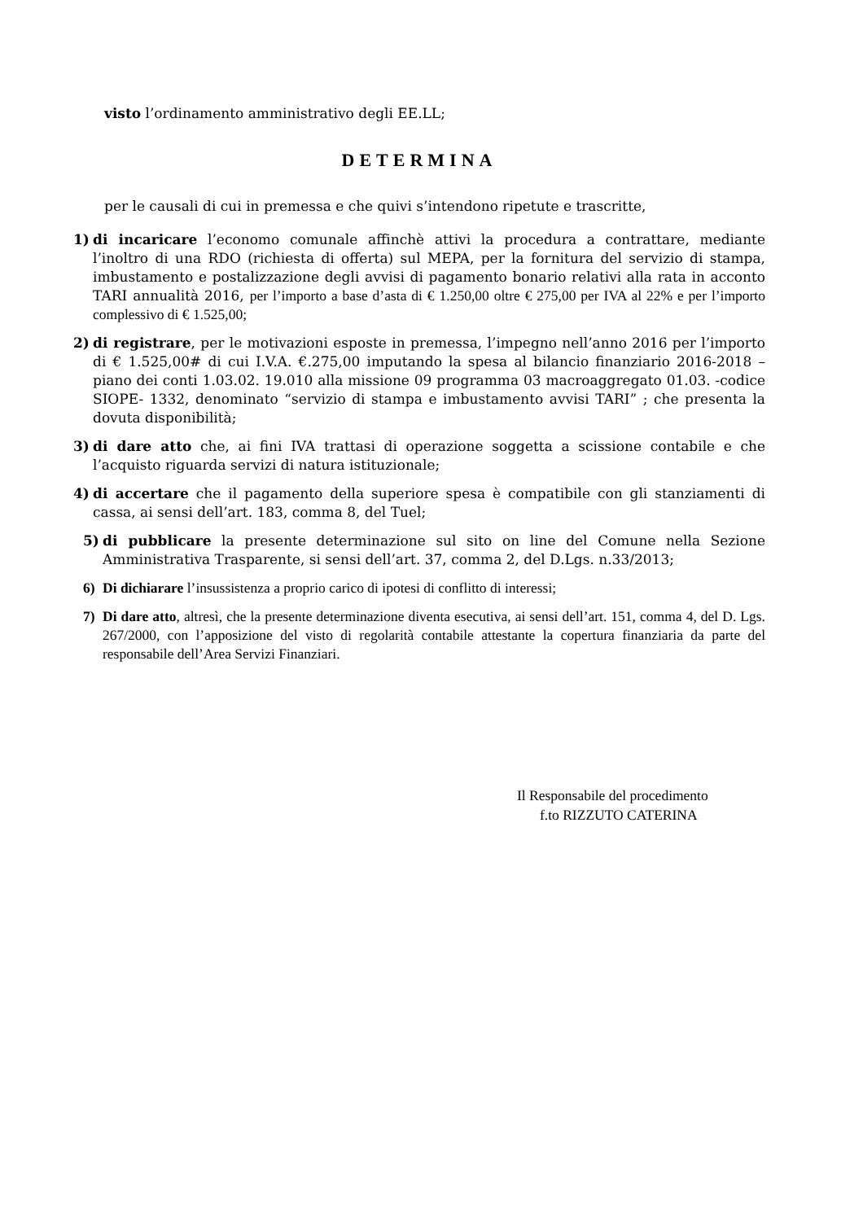visto l’ordinamento amministrativo degli EE.LL;
DETERMINA
per le causali di cui in premessa e che quivi s’intendono ripetute e trascritte,
1) di incaricare l’economo comunale affinchè attivi la procedura a contrattare, mediante l’inoltro di una RDO (richiesta di offerta) sul MEPA, per la fornitura del servizio di stampa, imbustamento e postalizzazione degli avvisi di pagamento bonario relativi alla rata in acconto TARI annualità 2016, per l’importo a base d’asta di € 1.250,00 oltre € 275,00 per IVA al 22% e per l’importo complessivo di € 1.525,00;
2) di registrare, per le motivazioni esposte in premessa, l’impegno nell’anno 2016 per l’importo di € 1.525,00# di cui I.V.A. €.275,00 imputando la spesa al bilancio finanziario 2016-2018 – piano dei conti 1.03.02. 19.010 alla missione 09 programma 03 macroaggregato 01.03. -codice SIOPE- 1332, denominato “servizio di stampa e imbustamento avvisi TARI” ; che presenta la dovuta disponibilità;
3) di dare atto che, ai fini IVA trattasi di operazione soggetta a scissione contabile e che l’acquisto riguarda servizi di natura istituzionale;
4) di accertare che il pagamento della superiore spesa è compatibile con gli stanziamenti di cassa, ai sensi dell’art. 183, comma 8, del Tuel;
5) di pubblicare la presente determinazione sul sito on line del Comune nella Sezione Amministrativa Trasparente, si sensi dell’art. 37, comma 2, del D.Lgs. n.33/2013;
6) Di dichiarare l’insussistenza a proprio carico di ipotesi di conflitto di interessi;
7) Di dare atto, altresì, che la presente determinazione diventa esecutiva, ai sensi dell’art. 151, comma 4, del D. Lgs. 267/2000, con l’apposizione del visto di regolarità contabile attestante la copertura finanziaria da parte del responsabile dell’Area Servizi Finanziari.
Il Responsabile del procedimento
f.to RIZZUTO CATERINA